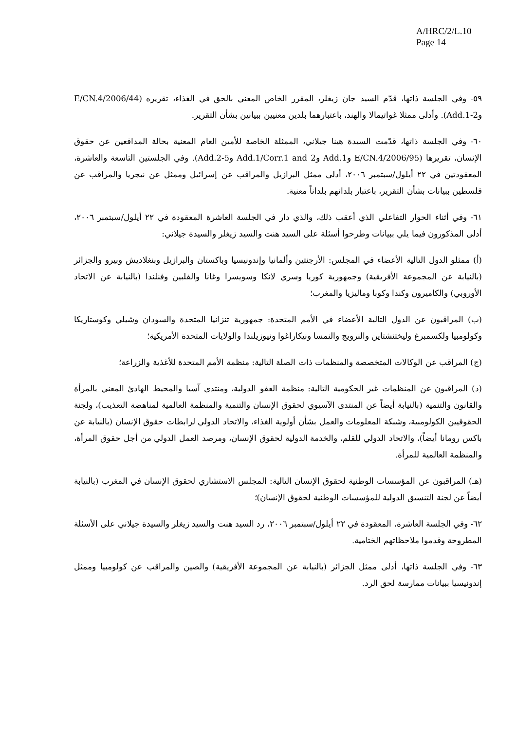A/HRC/2/L.10
Page 14
٥٩- وفي الجلسة ذاتها، قدّم السيد جان زيغلر، المقرر الخاص المعني بالحق في الغذاء، تقريره (E/CN.4/2006/44 وAdd.1-2). وأدلى ممثلا غواتيمالا والهند، باعتبارهما بلدين معنيين ببيانين بشأن التقرير.
٦٠- وفي الجلسة ذاتها، قدّمت السيدة هينا جيلاني، الممثلة الخاصة للأمين العام المعنية بحالة المدافعين عن حقوق الإنسان، تقريرها (E/CN.4/2006/95 وAdd.1 وAdd.1/Corr.1 and 2 وAdd.2-5). وفي الجلستين التاسعة والعاشرة، المعقودتين في ٢٢ أيلول/سبتمبر ٢٠٠٦، أدلى ممثل البرازيل والمراقب عن إسرائيل وممثل عن نيجريا والمراقب عن فلسطين ببيانات بشأن التقرير، باعتبار بلدانهم بلداناً معنية.
٦١- وفي أثناء الحوار التفاعلي الذي أعقب ذلك، والذي دار في الجلسة العاشرة المعقودة في ٢٢ أيلول/سبتمبر ٢٠٠٦، أدلى المذكورون فيما يلي ببيانات وطرحوا أسئلة على السيد هنت والسيد زيغلر والسيدة جيلاني:
(أ) ممثلو الدول التالية الأعضاء في المجلس: الأرجنتين وألمانيا وإندونيسيا وباكستان والبرازيل وبنغلاديش وبيرو والجزائر (بالنيابة عن المجموعة الأفريقية) وجمهورية كوريا وسري لانكا وسويسرا وغانا والفلبين وفنلندا (بالنيابة عن الاتحاد الأوروبي) والكاميرون وكندا وكوبا وماليزيا والمغرب؛
(ب) المراقبون عن الدول التالية الأعضاء في الأمم المتحدة: جمهورية تنزانيا المتحدة والسودان وشيلي وكوستاريكا وكولومبيا ولكسمبرغ وليختنشتاين والنرويج والنمسا ونيكاراغوا ونيوزيلندا والولايات المتحدة الأمريكية؛
(ج) المراقب عن الوكالات المتخصصة والمنظمات ذات الصلة التالية: منظمة الأمم المتحدة للأغذية والزراعة؛
(د) المراقبون عن المنظمات غير الحكومية التالية: منظمة العفو الدولية، ومنتدى آسيا والمحيط الهادئ المعني بالمرأة والقانون والتنمية (بالنيابة أيضاً عن المنتدى الآسيوي لحقوق الإنسان والتنمية والمنظمة العالمية لمناهضة التعذيب)، ولجنة الحقوقيين الكولومبية، وشبكة المعلومات والعمل بشأن أولوية الغذاء، والاتحاد الدولي لرابطات حقوق الإنسان (بالنيابة عن باكس رومانا أيضاً)، والاتحاد الدولي للقلم، والخدمة الدولية لحقوق الإنسان، ومرصد العمل الدولي من أجل حقوق المرأة، والمنظمة العالمية للمرأة.
(هـ) المراقبون عن المؤسسات الوطنية لحقوق الإنسان التالية: المجلس الاستشاري لحقوق الإنسان في المغرب (بالنيابة أيضاً عن لجنة التنسيق الدولية للمؤسسات الوطنية لحقوق الإنسان)؛
٦٢- وفي الجلسة العاشرة، المعقودة في ٢٢ أيلول/سبتمبر ٢٠٠٦، رد السيد هنت والسيد زيغلر والسيدة جيلاني على الأسئلة المطروحة وقدموا ملاحظاتهم الختامية.
٦٣- وفي الجلسة ذاتها، أدلى ممثل الجزائر (بالنيابة عن المجموعة الأفريقية) والصين والمراقب عن كولومبيا وممثل إندونيسيا ببيانات ممارسة لحق الرد.